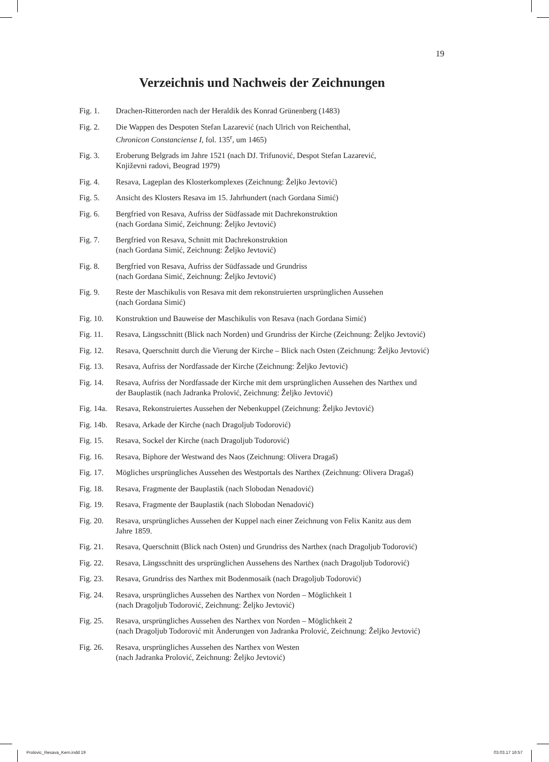19
Verzeichnis und Nachweis der Zeichnungen
Fig. 1. Drachen-Ritterorden nach der Heraldik des Konrad Grünenberg (1483)
Fig. 2. Die Wappen des Despoten Stefan Lazarević (nach Ulrich von Reichenthal,
Chronicon Constanciense I, fol. 135<sup>r</sup>, um 1465)
Fig. 3. Eroberung Belgrads im Jahre 1521 (nach DJ. Trifunović, Despot Stefan Lazarević,
Književni radovi, Beograd 1979)
Fig. 4. Resava, Lageplan des Klosterkomplexes (Zeichnung: Željko Jevtović)
Fig. 5. Ansicht des Klosters Resava im 15. Jahrhundert (nach Gordana Simić)
Fig. 6. Bergfried von Resava, Aufriss der Südfassade mit Dachrekonstruktion
(nach Gordana Simić, Zeichnung: Željko Jevtović)
Fig. 7. Bergfried von Resava, Schnitt mit Dachrekonstruktion
(nach Gordana Simić, Zeichnung: Željko Jevtović)
Fig. 8. Bergfried von Resava, Aufriss der Südfassade und Grundriss
(nach Gordana Simić, Zeichnung: Željko Jevtović)
Fig. 9. Reste der Maschikulis von Resava mit dem rekonstruierten ursprünglichen Aussehen
(nach Gordana Simić)
Fig. 10.
Konstruktion und Bauweise der Maschikulis von Resava (nach Gordana Simić)
Fig. 11.
Resava, Längsschnitt (Blick nach Norden) und Grundriss der Kirche (Zeichnung: Željko Jevtović)
Fig. 12.
Resava, Querschnitt durch die Vierung der Kirche – Blick nach Osten (Zeichnung: Željko Jevtović)
Fig. 13.
Resava, Aufriss der Nordfassade der Kirche (Zeichnung: Željko Jevtović)
Fig. 14.
Resava, Aufriss der Nordfassade der Kirche mit dem ursprünglichen Aussehen des Narthex und
der Bauplastik (nach Jadranka Prolović, Zeichnung: Željko Jevtović)
Fig. 14a.
Resava, Rekonstruiertes Aussehen der Nebenkuppel (Zeichnung: Željko Jevtović)
Fig. 14b.
Resava, Arkade der Kirche (nach Dragoljub Todorović)
Fig. 15.
Resava, Sockel der Kirche (nach Dragoljub Todorović)
Fig. 16.
Resava, Biphore der Westwand des Naos (Zeichnung: Olivera Dragaš)
Fig. 17.
Mögliches ursprüngliches Aussehen des Westportals des Narthex (Zeichnung: Olivera Dragaš)
Fig. 18.
Resava, Fragmente der Bauplastik (nach Slobodan Nenadović)
Fig. 19.
Resava, Fragmente der Bauplastik (nach Slobodan Nenadović)
Fig. 20.
Resava, ursprüngliches Aussehen der Kuppel nach einer Zeichnung von Felix Kanitz aus dem
Jahre 1859.
Fig. 21.
Resava, Querschnitt (Blick nach Osten) und Grundriss des Narthex (nach Dragoljub Todorović)
Fig. 22.
Resava, Längsschnitt des ursprünglichen Aussehens des Narthex (nach Dragoljub Todorović)
Fig. 23.
Resava, Grundriss des Narthex mit Bodenmosaik (nach Dragoljub Todorović)
Fig. 24.
Resava, ursprüngliches Aussehen des Narthex von Norden – Möglichkeit 1
(nach Dragoljub Todorović, Zeichnung: Željko Jevtović)
Fig. 25.
Resava, ursprüngliches Aussehen des Narthex von Norden – Möglichkeit 2
(nach Dragoljub Todorović mit Änderungen von Jadranka Prolović, Zeichnung: Željko Jevtović)
Fig. 26.
Resava, ursprüngliches Aussehen des Narthex von Westen
(nach Jadranka Prolović, Zeichnung: Željko Jevtović)
Prolovic_Resava_Kern.indd 19 03.03.17 16:57